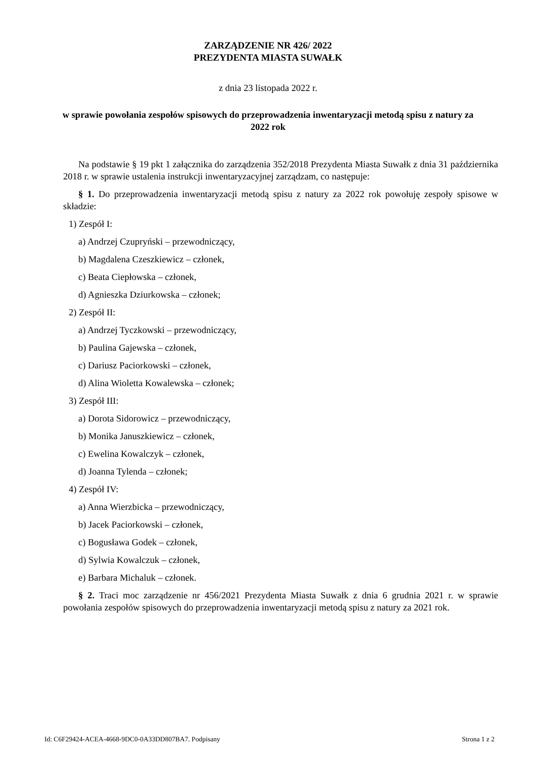ZARZĄDZENIE NR 426/ 2022
PREZYDENTA MIASTA SUWAŁK
z dnia 23 listopada 2022 r.
w sprawie powołania zespołów spisowych do przeprowadzenia inwentaryzacji metodą spisu z natury za 2022 rok
Na podstawie § 19 pkt 1 załącznika do zarządzenia 352/2018 Prezydenta Miasta Suwałk z dnia 31 października 2018 r. w sprawie ustalenia instrukcji inwentaryzacyjnej zarządzam, co następuje:
§ 1. Do przeprowadzenia inwentaryzacji metodą spisu z natury za 2022 rok powołuję zespoły spisowe w składzie:
1) Zespół I:
a) Andrzej Czupryński – przewodniczący,
b) Magdalena Czeszkiewicz – członek,
c) Beata Ciepłowska – członek,
d) Agnieszka Dziurkowska – członek;
2) Zespół II:
a) Andrzej Tyczkowski – przewodniczący,
b) Paulina Gajewska – członek,
c) Dariusz Paciorkowski – członek,
d) Alina Wioletta Kowalewska – członek;
3) Zespół III:
a) Dorota Sidorowicz – przewodniczący,
b) Monika Januszkiewicz – członek,
c) Ewelina Kowalczyk – członek,
d) Joanna Tylenda – członek;
4) Zespół IV:
a) Anna Wierzbicka – przewodniczący,
b) Jacek Paciorkowski – członek,
c) Bogusława Godek – członek,
d) Sylwia Kowalczuk – członek,
e) Barbara Michaluk – członek.
§ 2. Traci moc zarządzenie nr 456/2021 Prezydenta Miasta Suwałk z dnia 6 grudnia 2021 r. w sprawie powołania zespołów spisowych do przeprowadzenia inwentaryzacji metodą spisu z natury za 2021 rok.
Id: C6F29424-ACEA-4668-9DC0-0A33DD807BA7. Podpisany Strona 1 z 2